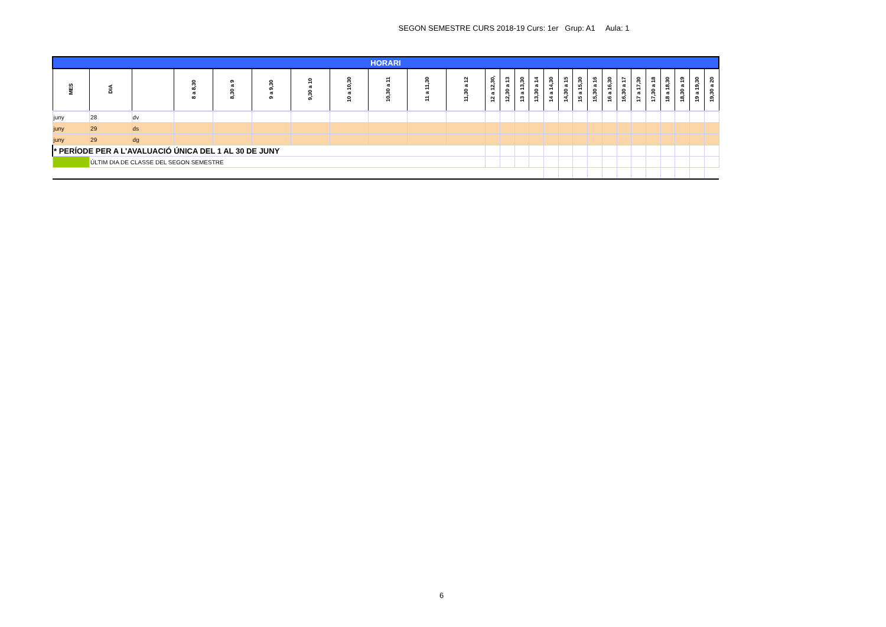SEGON SEMESTRE CURS 2018-19 Curs: 1er Grup: A1 Aula: 1
| HORARI | | | | | | | | | | | | | | | | | | | | | | | | | | |
| MES | DIA | | 8 a 8,30 | 8,30 a 9 | 9 a 9,30 | 9,30 a 10 | 10 a 10,30 | 10,30 a 11 | 11 a 11,30 | 11,30 a 12 | 12 a 12,30, | 12,30 a 13 | 13 a 13,30 | 13,30 a 14 | 14 a 14,30 | 14,30 a 15 | 15 a 15,30 | 15,30 a 16 | 16 a 16,30 | 16,30 a 17 | 17 a 17,30 | 17,30 a 18 | 18 a 18,30 | 18,30 a 19 | 19 a 19,30 | 19,30 a 20 |
| juny | 28 | dv | | | | | | | | | | | | | | | | | | | | | | | | |
| juny | 29 | ds | | | | | | | | | | | | | | | | | | | | | | | | |
| juny | 29 | dg | | | | | | | | | | | | | | | | | | | | | | | | |
| * PERÍODE PER A L'AVALUACIÓ ÚNICA DEL 1 AL 30 DE JUNY | | | | | | | | | | | | | | | | | | | | | | | | | | |
| | ÚLTIM DIA DE CLASSE DEL SEGON SEMESTRE | | | | | | | | | | | | | | | | | | | | | | | | | |
6